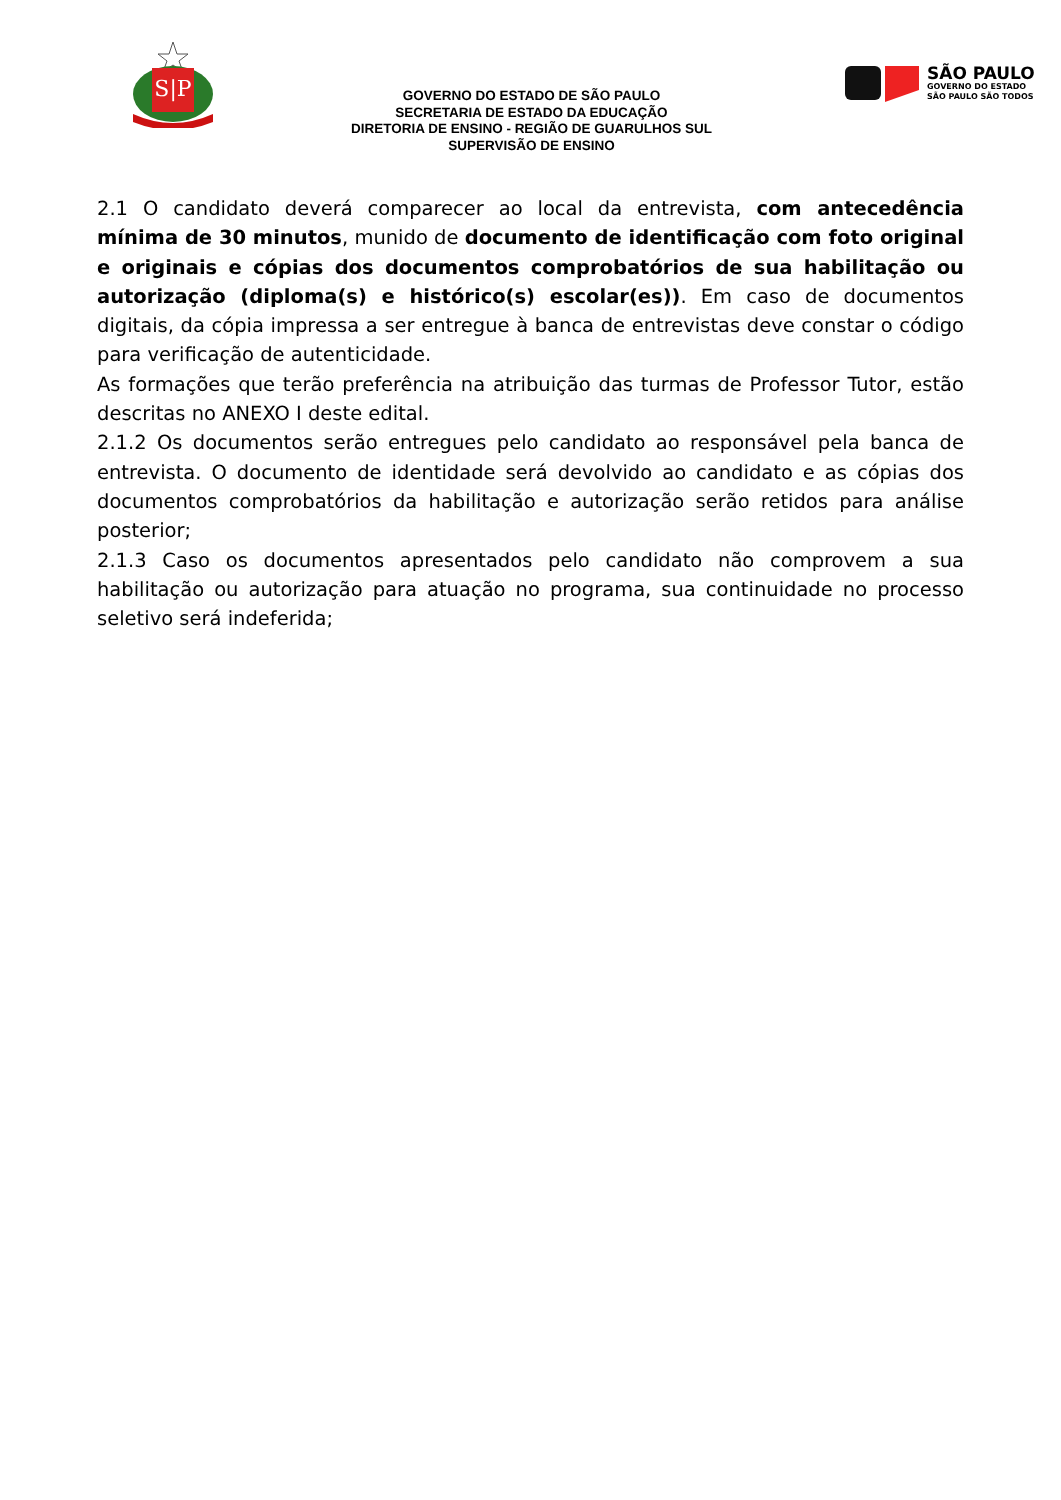S|P
GOVERNO DO ESTADO DE SÃO PAULO
SECRETARIA DE ESTADO DA EDUCAÇÃO
DIRETORIA DE ENSINO - REGIÃO DE GUARULHOS SUL
SUPERVISÃO DE ENSINO
SÃO PAULO
GOVERNO DO ESTADO
SÃO PAULO SÃO TODOS
2.1 O candidato deverá comparecer ao local da entrevista, com antecedência mínima de 30 minutos, munido de documento de identificação com foto original e originais e cópias dos documentos comprobatórios de sua habilitação ou autorização (diploma(s) e histórico(s) escolar(es)). Em caso de documentos digitais, da cópia impressa a ser entregue à banca de entrevistas deve constar o código para verificação de autenticidade.
As formações que terão preferência na atribuição das turmas de Professor Tutor, estão descritas no ANEXO I deste edital.
2.1.2 Os documentos serão entregues pelo candidato ao responsável pela banca de entrevista. O documento de identidade será devolvido ao candidato e as cópias dos documentos comprobatórios da habilitação e autorização serão retidos para análise posterior;
2.1.3 Caso os documentos apresentados pelo candidato não comprovem a sua habilitação ou autorização para atuação no programa, sua continuidade no processo seletivo será indeferida;